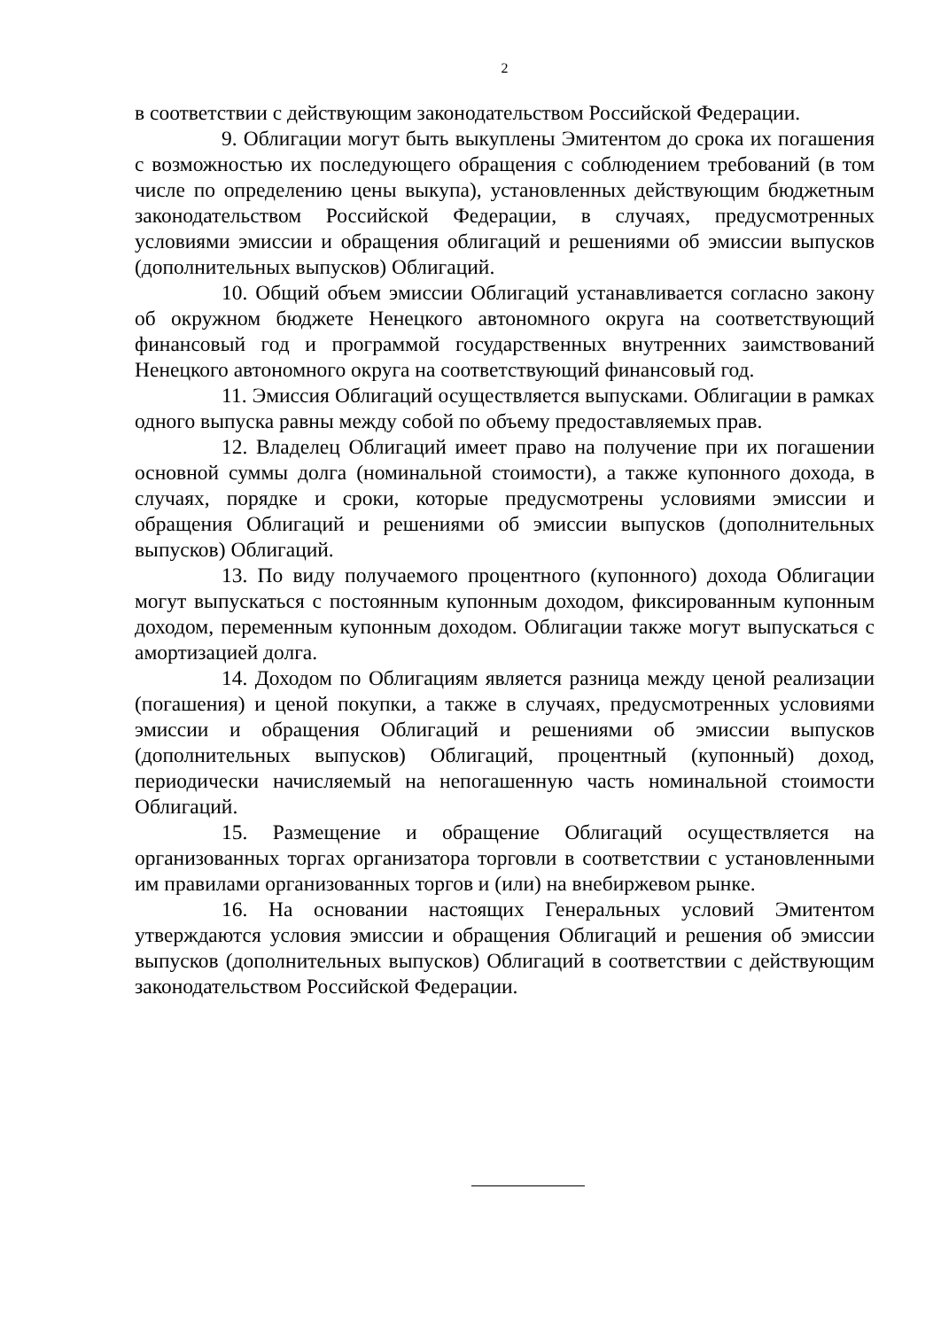2
в соответствии с действующим законодательством Российской Федерации.
9. Облигации могут быть выкуплены Эмитентом до срока их погашения с возможностью их последующего обращения с соблюдением требований (в том числе по определению цены выкупа), установленных действующим бюджетным законодательством Российской Федерации, в случаях, предусмотренных условиями эмиссии и обращения облигаций и решениями об эмиссии выпусков (дополнительных выпусков) Облигаций.
10. Общий объем эмиссии Облигаций устанавливается согласно закону об окружном бюджете Ненецкого автономного округа на соответствующий финансовый год и программой государственных внутренних заимствований Ненецкого автономного округа на соответствующий финансовый год.
11. Эмиссия Облигаций осуществляется выпусками. Облигации в рамках одного выпуска равны между собой по объему предоставляемых прав.
12. Владелец Облигаций имеет право на получение при их погашении основной суммы долга (номинальной стоимости), а также купонного дохода, в случаях, порядке и сроки, которые предусмотрены условиями эмиссии и обращения Облигаций и решениями об эмиссии выпусков (дополнительных выпусков) Облигаций.
13. По виду получаемого процентного (купонного) дохода Облигации могут выпускаться с постоянным купонным доходом, фиксированным купонным доходом, переменным купонным доходом. Облигации также могут выпускаться с амортизацией долга.
14. Доходом по Облигациям является разница между ценой реализации (погашения) и ценой покупки, а также в случаях, предусмотренных условиями эмиссии и обращения Облигаций и решениями об эмиссии выпусков (дополнительных выпусков) Облигаций, процентный (купонный) доход, периодически начисляемый на непогашенную часть номинальной стоимости Облигаций.
15. Размещение и обращение Облигаций осуществляется на организованных торгах организатора торговли в соответствии с установленными им правилами организованных торгов и (или) на внебиржевом рынке.
16. На основании настоящих Генеральных условий Эмитентом утверждаются условия эмиссии и обращения Облигаций и решения об эмиссии выпусков (дополнительных выпусков) Облигаций в соответствии с действующим законодательством Российской Федерации.